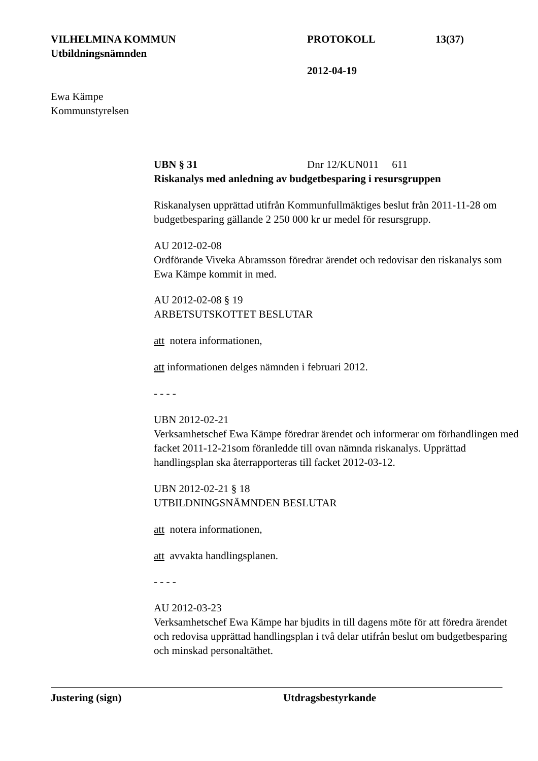VILHELMINA KOMMUN PROTOKOLL 13(37)
Utbildningsnämnden
2012-04-19
Ewa Kämpe
Kommunstyrelsen
UBN § 31 Dnr 12/KUN011 611
Riskanalys med anledning av budgetbesparing i resursgruppen
Riskanalysen upprättad utifrån Kommunfullmäktiges beslut från 2011-11-28 om budgetbesparing gällande 2 250 000 kr ur medel för resursgrupp.
AU 2012-02-08
Ordförande Viveka Abramsson föredrar ärendet och redovisar den riskanalys som Ewa Kämpe kommit in med.
AU 2012-02-08 § 19
ARBETSUTSKOTTET BESLUTAR
att notera informationen,
att informationen delges nämnden i februari 2012.
- - - -
UBN 2012-02-21
Verksamhetschef Ewa Kämpe föredrar ärendet och informerar om förhandlingen med facket 2011-12-21som föranledde till ovan nämnda riskanalys. Upprättad handlingsplan ska återrapporteras till facket 2012-03-12.
UBN 2012-02-21 § 18
UTBILDNINGSNÄMNDEN BESLUTAR
att notera informationen,
att avvakta handlingsplanen.
- - - -
AU 2012-03-23
Verksamhetschef Ewa Kämpe har bjudits in till dagens möte för att föredra ärendet och redovisa upprättad handlingsplan i två delar utifrån beslut om budgetbesparing och minskad personaltäthet.
Justering (sign) Utdragsbestyrkande